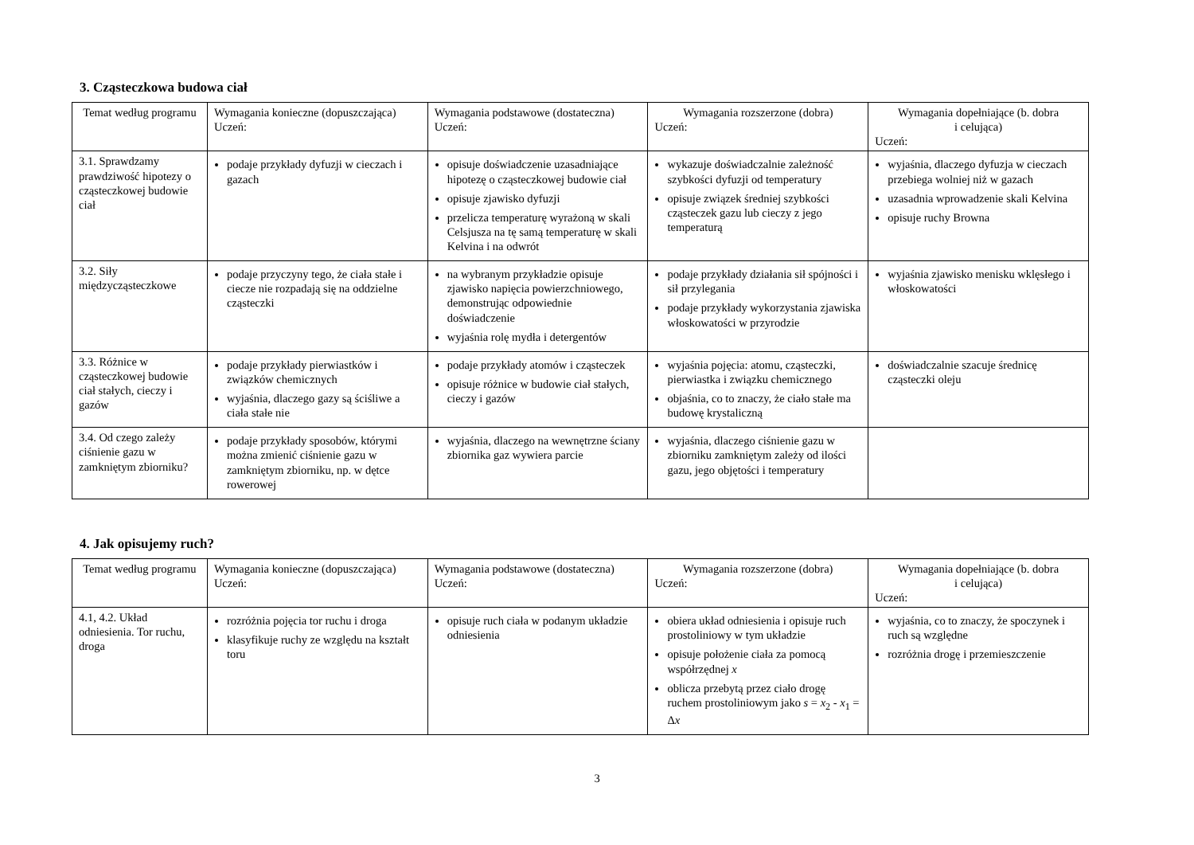3. Cząsteczkowa budowa ciał
| Temat według programu | Wymagania konieczne (dopuszczająca) Uczeń: | Wymagania podstawowe (dostateczna) Uczeń: | Wymagania rozszerzone (dobra) Uczeń: | Wymagania dopełniające (b. dobra i celująca) Uczeń: |
| --- | --- | --- | --- | --- |
| 3.1. Sprawdzamy prawdziwość hipotezy o cząsteczkowej budowie ciał | podaje przykłady dyfuzji w cieczach i gazach | opisuje doświadczenie uzasadniające hipotezę o cząsteczkowej budowie ciał opisuje zjawisko dyfuzji przelicza temperaturę wyrażoną w skali Celsjusza na tę samą temperaturę w skali Kelvina i na odwrót | wykazuje doświadczalnie zależność szybkości dyfuzji od temperatury opisuje związek średniej szybkości cząsteczek gazu lub cieczy z jego temperaturą | wyjaśnia, dlaczego dyfuzja w cieczach przebiega wolniej niż w gazach uzasadnia wprowadzenie skali Kelvina opisuje ruchy Browna |
| 3.2. Siły międzycząsteczkowe | podaje przyczyny tego, że ciała stałe i ciecze nie rozpadają się na oddzielne cząsteczki | na wybranym przykładzie opisuje zjawisko napięcia powierzchniowego, demonstrując odpowiednie doświadczenie wyjaśnia rolę mydła i detergentów | podaje przykłady działania sił spójności i sił przylegania podaje przykłady wykorzystania zjawiska włoskowatości w przyrodzie | wyjaśnia zjawisko menisku wklęsłego i włoskowatości |
| 3.3. Różnice w cząsteczkowej budowie ciał stałych, cieczy i gazów | podaje przykłady pierwiastków i związków chemicznych wyjaśnia, dlaczego gazy są ściśliwe a ciała stałe nie | podaje przykłady atomów i cząsteczek opisuje różnice w budowie ciał stałych, cieczy i gazów | wyjaśnia pojęcia: atomu, cząsteczki, pierwiastka i związku chemicznego objaśnia, co to znaczy, że ciało stałe ma budowę krystaliczną | doświadczalnie szacuje średnicę cząsteczki oleju |
| 3.4. Od czego zależy ciśnienie gazu w zamkniętym zbiorniku? | podaje przykłady sposobów, którymi można zmienić ciśnienie gazu w zamkniętym zbiorniku, np. w dętce rowerowej | wyjaśnia, dlaczego na wewnętrzne ściany zbiornika gaz wywiera parcie | wyjaśnia, dlaczego ciśnienie gazu w zbiorniku zamkniętym zależy od ilości gazu, jego objętości i temperatury | |
4. Jak opisujemy ruch?
| Temat według programu | Wymagania konieczne (dopuszczająca) Uczeń: | Wymagania podstawowe (dostateczna) Uczeń: | Wymagania rozszerzone (dobra) Uczeń: | Wymagania dopełniające (b. dobra i celująca) Uczeń: |
| --- | --- | --- | --- | --- |
| 4.1, 4.2. Układ odniesienia. Tor ruchu, droga | rozróżnia pojęcia tor ruchu i droga klasyfikuje ruchy ze względu na kształt toru | opisuje ruch ciała w podanym układzie odniesienia | obiera układ odniesienia i opisuje ruch prostoliniowy w tym układzie opisuje położenie ciała za pomocą współrzędnej x oblicza przebytą przez ciało drogę ruchem prostoliniowym jako s = x<sub>2</sub> - x<sub>1</sub> = Δ x | wyjaśnia, co to znaczy, że spoczynek i ruch są względne rozróżnia drogę i przemieszczenie |
3